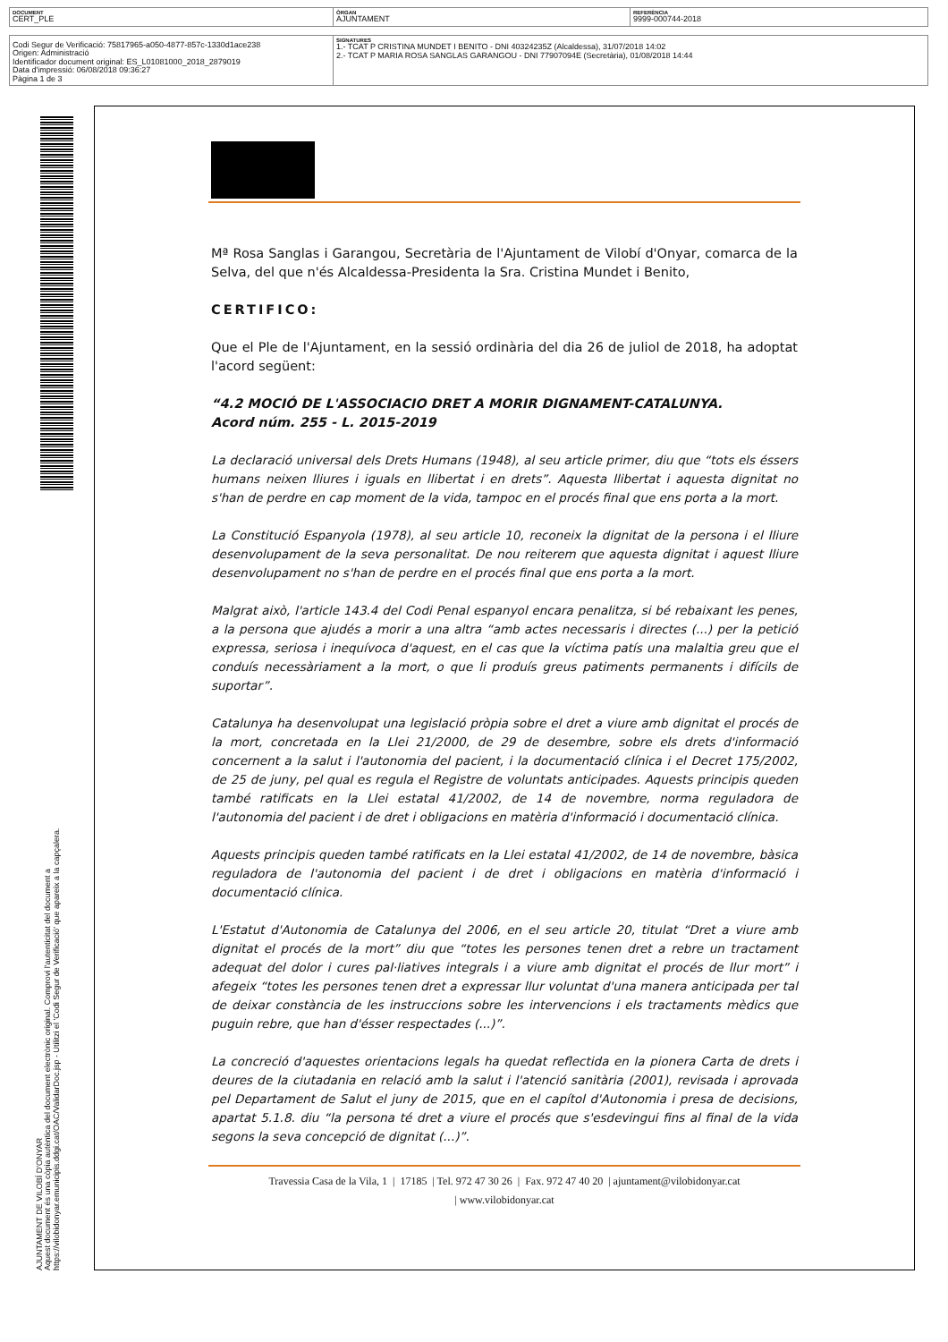| DOCUMENT CERT_PLE | ÒRGAN AJUNTAMENT | REFERÈNCIA 9999-000744-2018 |
| Codi Segur de Verificació: 75817965-a050-4877-857c-1330d1ace238 Origen: Administració Identificador document original: ES_L01081000_2018_2879019 Data d'impressió: 06/08/2018 09:36:27 Pàgina 1 de 3 | SIGNATURES 1.- TCAT P CRISTINA MUNDET I BENITO - DNI 40324235Z (Alcaldessa), 31/07/2018 14:02 2.- TCAT P MARIA ROSA SANGLAS GARANGOU - DNI 77907094E (Secretària), 01/08/2018 14:44 |
AJUNTAMENT DE VILOBÍ D'ONYAR
Aquest document és una còpia autèntica del document electrònic original. Comprovi l'autenticitat del document a
https://vilobidonyar.emunicipis.ddgi.cat/OAC/ValidarDoc.jsp - Utilitzi el 'Codi Segur de Verificació' que apareix a la capçalera.
Mª Rosa Sanglas i Garangou, Secretària de l'Ajuntament de Vilobí d'Onyar, comarca de la Selva, del que n'és Alcaldessa-Presidenta la Sra. Cristina Mundet i Benito,
CERTIFICO:
Que el Ple de l'Ajuntament, en la sessió ordinària del dia 26 de juliol de 2018, ha adoptat l'acord següent:
“4.2 MOCIÓ DE L'ASSOCIACIO DRET A MORIR DIGNAMENT-CATALUNYA.
Acord núm. 255 - L. 2015-2019
La declaració universal dels Drets Humans (1948), al seu article primer, diu que “tots els éssers humans neixen lliures i iguals en llibertat i en drets”. Aquesta llibertat i aquesta dignitat no s'han de perdre en cap moment de la vida, tampoc en el procés final que ens porta a la mort.
La Constitució Espanyola (1978), al seu article 10, reconeix la dignitat de la persona i el lliure desenvolupament de la seva personalitat. De nou reiterem que aquesta dignitat i aquest lliure desenvolupament no s'han de perdre en el procés final que ens porta a la mort.
Malgrat això, l'article 143.4 del Codi Penal espanyol encara penalitza, si bé rebaixant les penes, a la persona que ajudés a morir a una altra “amb actes necessaris i directes (...) per la petició expressa, seriosa i inequívoca d'aquest, en el cas que la víctima patís una malaltia greu que el conduís necessàriament a la mort, o que li produís greus patiments permanents i difícils de suportar”.
Catalunya ha desenvolupat una legislació pròpia sobre el dret a viure amb dignitat el procés de la mort, concretada en la Llei 21/2000, de 29 de desembre, sobre els drets d'informació concernent a la salut i l'autonomia del pacient, i la documentació clínica i el Decret 175/2002, de 25 de juny, pel qual es regula el Registre de voluntats anticipades. Aquests principis queden també ratificats en la Llei estatal 41/2002, de 14 de novembre, norma reguladora de l'autonomia del pacient i de dret i obligacions en matèria d'informació i documentació clínica.
Aquests principis queden també ratificats en la Llei estatal 41/2002, de 14 de novembre, bàsica reguladora de l'autonomia del pacient i de dret i obligacions en matèria d'informació i documentació clínica.
L'Estatut d'Autonomia de Catalunya del 2006, en el seu article 20, titulat “Dret a viure amb dignitat el procés de la mort” diu que “totes les persones tenen dret a rebre un tractament adequat del dolor i cures pal·liatives integrals i a viure amb dignitat el procés de llur mort” i afegeix “totes les persones tenen dret a expressar llur voluntat d'una manera anticipada per tal de deixar constància de les instruccions sobre les intervencions i els tractaments mèdics que puguin rebre, que han d'ésser respectades (...)”.
La concreció d'aquestes orientacions legals ha quedat reflectida en la pionera Carta de drets i deures de la ciutadania en relació amb la salut i l'atenció sanitària (2001), revisada i aprovada pel Departament de Salut el juny de 2015, que en el capítol d'Autonomia i presa de decisions, apartat 5.1.8. diu “la persona té dret a viure el procés que s'esdevingui fins al final de la vida segons la seva concepció de dignitat (...)”.
Travessia Casa de la Vila, 1 | 17185 | Tel. 972 47 30 26 | Fax. 972 47 40 20 | ajuntament@vilobidonyar.cat
| www.vilobidonyar.cat